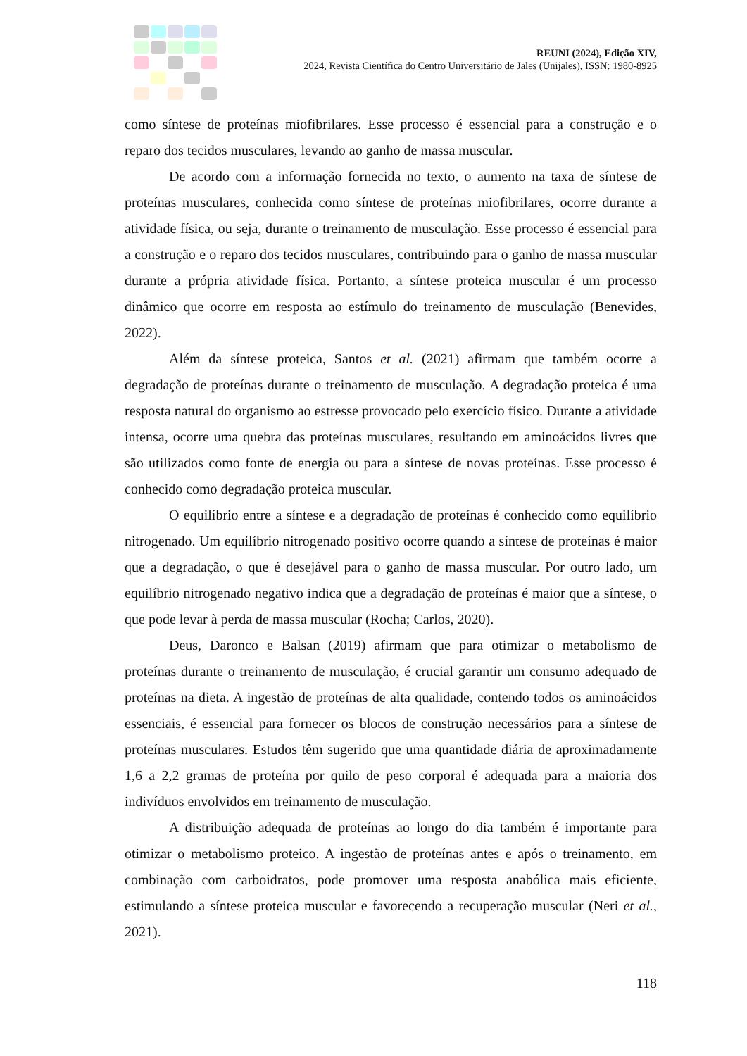REUNI (2024), Edição XIV,
2024, Revista Científica do Centro Universitário de Jales (Unijales), ISSN: 1980-8925
como síntese de proteínas miofibrilares. Esse processo é essencial para a construção e o reparo dos tecidos musculares, levando ao ganho de massa muscular.
De acordo com a informação fornecida no texto, o aumento na taxa de síntese de proteínas musculares, conhecida como síntese de proteínas miofibrilares, ocorre durante a atividade física, ou seja, durante o treinamento de musculação. Esse processo é essencial para a construção e o reparo dos tecidos musculares, contribuindo para o ganho de massa muscular durante a própria atividade física. Portanto, a síntese proteica muscular é um processo dinâmico que ocorre em resposta ao estímulo do treinamento de musculação (Benevides, 2022).
Além da síntese proteica, Santos et al. (2021) afirmam que também ocorre a degradação de proteínas durante o treinamento de musculação. A degradação proteica é uma resposta natural do organismo ao estresse provocado pelo exercício físico. Durante a atividade intensa, ocorre uma quebra das proteínas musculares, resultando em aminoácidos livres que são utilizados como fonte de energia ou para a síntese de novas proteínas. Esse processo é conhecido como degradação proteica muscular.
O equilíbrio entre a síntese e a degradação de proteínas é conhecido como equilíbrio nitrogenado. Um equilíbrio nitrogenado positivo ocorre quando a síntese de proteínas é maior que a degradação, o que é desejável para o ganho de massa muscular. Por outro lado, um equilíbrio nitrogenado negativo indica que a degradação de proteínas é maior que a síntese, o que pode levar à perda de massa muscular (Rocha; Carlos, 2020).
Deus, Daronco e Balsan (2019) afirmam que para otimizar o metabolismo de proteínas durante o treinamento de musculação, é crucial garantir um consumo adequado de proteínas na dieta. A ingestão de proteínas de alta qualidade, contendo todos os aminoácidos essenciais, é essencial para fornecer os blocos de construção necessários para a síntese de proteínas musculares. Estudos têm sugerido que uma quantidade diária de aproximadamente 1,6 a 2,2 gramas de proteína por quilo de peso corporal é adequada para a maioria dos indivíduos envolvidos em treinamento de musculação.
A distribuição adequada de proteínas ao longo do dia também é importante para otimizar o metabolismo proteico. A ingestão de proteínas antes e após o treinamento, em combinação com carboidratos, pode promover uma resposta anabólica mais eficiente, estimulando a síntese proteica muscular e favorecendo a recuperação muscular (Neri et al., 2021).
118